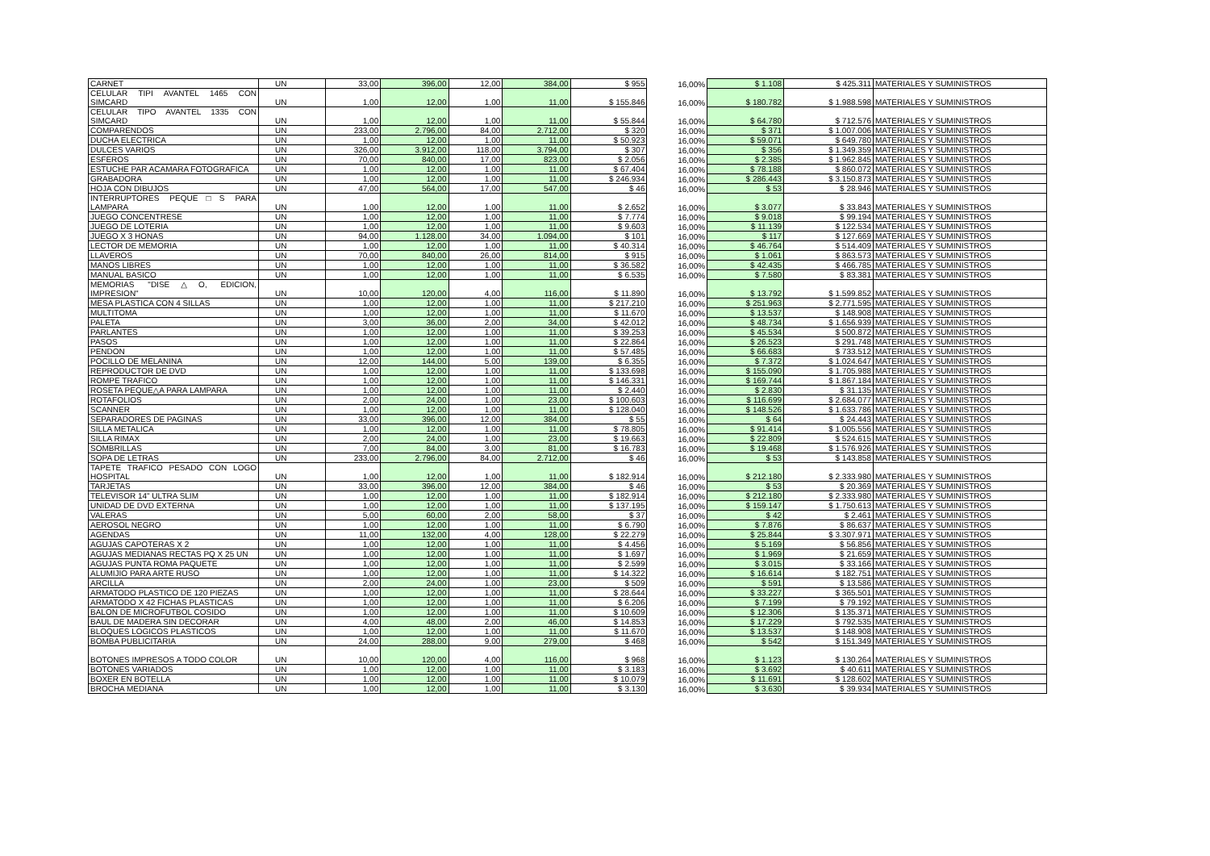| CARNET | UN | 33,00 | 396,00 | 12,00 | 384,00 | $ 955 | 16,00% | $ 1.108 | $ 425.311 | MATERIALES Y SUMINISTROS |
| CELULAR TIPI AVANTEL 1465 CON SIMCARD | UN | 1,00 | 12,00 | 1,00 | 11,00 | $ 155.846 | 16,00% | $ 180.782 | $ 1.988.598 | MATERIALES Y SUMINISTROS |
| CELULAR TIPO AVANTEL 1335 CON SIMCARD | UN | 1,00 | 12,00 | 1,00 | 11,00 | $ 55.844 | 16,00% | $ 64.780 | $ 712.576 | MATERIALES Y SUMINISTROS |
| COMPARENDOS | UN | 233,00 | 2.796,00 | 84,00 | 2.712,00 | $ 320 | 16,00% | $ 371 | $ 1.007.006 | MATERIALES Y SUMINISTROS |
| DUCHA ELECTRICA | UN | 1,00 | 12,00 | 1,00 | 11,00 | $ 50.923 | 16,00% | $ 59.071 | $ 649.780 | MATERIALES Y SUMINISTROS |
| DULCES VARIOS | UN | 326,00 | 3.912,00 | 118,00 | 3.794,00 | $ 307 | 16,00% | $ 356 | $ 1.349.359 | MATERIALES Y SUMINISTROS |
| ESFEROS | UN | 70,00 | 840,00 | 17,00 | 823,00 | $ 2.056 | 16,00% | $ 2.385 | $ 1.962.845 | MATERIALES Y SUMINISTROS |
| ESTUCHE PAR ACAMARA FOTOGRAFICA | UN | 1,00 | 12,00 | 1,00 | 11,00 | $ 67.404 | 16,00% | $ 78.188 | $ 860.072 | MATERIALES Y SUMINISTROS |
| GRABADORA | UN | 1,00 | 12,00 | 1,00 | 11,00 | $ 246.934 | 16,00% | $ 286.443 | $ 3.150.873 | MATERIALES Y SUMINISTROS |
| HOJA CON DIBUJOS | UN | 47,00 | 564,00 | 17,00 | 547,00 | $ 46 | 16,00% | $ 53 | $ 28.946 | MATERIALES Y SUMINISTROS |
| INTERRUPTORES PEQUE□S PARA LAMPARA | UN | 1,00 | 12,00 | 1,00 | 11,00 | $ 2.652 | 16,00% | $ 3.077 | $ 33.843 | MATERIALES Y SUMINISTROS |
| JUEGO CONCENTRESE | UN | 1,00 | 12,00 | 1,00 | 11,00 | $ 7.774 | 16,00% | $ 9.018 | $ 99.194 | MATERIALES Y SUMINISTROS |
| JUEGO DE LOTERIA | UN | 1,00 | 12,00 | 1,00 | 11,00 | $ 9.603 | 16,00% | $ 11.139 | $ 122.534 | MATERIALES Y SUMINISTROS |
| JUEGO X 3 HONAS | UN | 94,00 | 1.128,00 | 34,00 | 1.094,00 | $ 101 | 16,00% | $ 117 | $ 127.669 | MATERIALES Y SUMINISTROS |
| LECTOR DE MEMORIA | UN | 1,00 | 12,00 | 1,00 | 11,00 | $ 40.314 | 16,00% | $ 46.764 | $ 514.409 | MATERIALES Y SUMINISTROS |
| LLAVEROS | UN | 70,00 | 840,00 | 26,00 | 814,00 | $ 915 | 16,00% | $ 1.061 | $ 863.573 | MATERIALES Y SUMINISTROS |
| MANOS LIBRES | UN | 1,00 | 12,00 | 1,00 | 11,00 | $ 36.582 | 16,00% | $ 42.435 | $ 466.785 | MATERIALES Y SUMINISTROS |
| MANUAL BASICO | UN | 1,00 | 12,00 | 1,00 | 11,00 | $ 6.535 | 16,00% | $ 7.580 | $ 83.381 | MATERIALES Y SUMINISTROS |
| MEMORIAS "DISE△O, EDICION, IMPRESION" | UN | 10,00 | 120,00 | 4,00 | 116,00 | $ 11.890 | 16,00% | $ 13.792 | $ 1.599.852 | MATERIALES Y SUMINISTROS |
| MESA PLASTICA CON 4 SILLAS | UN | 1,00 | 12,00 | 1,00 | 11,00 | $ 217.210 | 16,00% | $ 251.963 | $ 2.771.595 | MATERIALES Y SUMINISTROS |
| MULTITOMA | UN | 1,00 | 12,00 | 1,00 | 11,00 | $ 11.670 | 16,00% | $ 13.537 | $ 148.908 | MATERIALES Y SUMINISTROS |
| PALETA | UN | 3,00 | 36,00 | 2,00 | 34,00 | $ 42.012 | 16,00% | $ 48.734 | $ 1.656.939 | MATERIALES Y SUMINISTROS |
| PARLANTES | UN | 1,00 | 12,00 | 1,00 | 11,00 | $ 39.253 | 16,00% | $ 45.534 | $ 500.872 | MATERIALES Y SUMINISTROS |
| PASOS | UN | 1,00 | 12,00 | 1,00 | 11,00 | $ 22.864 | 16,00% | $ 26.523 | $ 291.748 | MATERIALES Y SUMINISTROS |
| PENDON | UN | 1,00 | 12,00 | 1,00 | 11,00 | $ 57.485 | 16,00% | $ 66.683 | $ 733.512 | MATERIALES Y SUMINISTROS |
| POCILLO DE MELANINA | UN | 12,00 | 144,00 | 5,00 | 139,00 | $ 6.355 | 16,00% | $ 7.372 | $ 1.024.647 | MATERIALES Y SUMINISTROS |
| REPRODUCTOR DE DVD | UN | 1,00 | 12,00 | 1,00 | 11,00 | $ 133.698 | 16,00% | $ 155.090 | $ 1.705.988 | MATERIALES Y SUMINISTROS |
| ROMPE TRAFICO | UN | 1,00 | 12,00 | 1,00 | 11,00 | $ 146.331 | 16,00% | $ 169.744 | $ 1.867.184 | MATERIALES Y SUMINISTROS |
| ROSETA PEQUE△A PARA LAMPARA | UN | 1,00 | 12,00 | 1,00 | 11,00 | $ 2.440 | 16,00% | $ 2.830 | $ 31.135 | MATERIALES Y SUMINISTROS |
| ROTAFOLIOS | UN | 2,00 | 24,00 | 1,00 | 23,00 | $ 100.603 | 16,00% | $ 116.699 | $ 2.684.077 | MATERIALES Y SUMINISTROS |
| SCANNER | UN | 1,00 | 12,00 | 1,00 | 11,00 | $ 128.040 | 16,00% | $ 148.526 | $ 1.633.786 | MATERIALES Y SUMINISTROS |
| SEPARADORES DE PAGINAS | UN | 33,00 | 396,00 | 12,00 | 384,00 | $ 55 | 16,00% | $ 64 | $ 24.443 | MATERIALES Y SUMINISTROS |
| SILLA METALICA | UN | 1,00 | 12,00 | 1,00 | 11,00 | $ 78.805 | 16,00% | $ 91.414 | $ 1.005.556 | MATERIALES Y SUMINISTROS |
| SILLA RIMAX | UN | 2,00 | 24,00 | 1,00 | 23,00 | $ 19.663 | 16,00% | $ 22.809 | $ 524.615 | MATERIALES Y SUMINISTROS |
| SOMBRILLAS | UN | 7,00 | 84,00 | 3,00 | 81,00 | $ 16.783 | 16,00% | $ 19.468 | $ 1.576.926 | MATERIALES Y SUMINISTROS |
| SOPA DE LETRAS | UN | 233,00 | 2.796,00 | 84,00 | 2.712,00 | $ 46 | 16,00% | $ 53 | $ 143.858 | MATERIALES Y SUMINISTROS |
| TAPETE TRAFICO PESADO CON LOGO HOSPITAL | UN | 1,00 | 12,00 | 1,00 | 11,00 | $ 182.914 | 16,00% | $ 212.180 | $ 2.333.980 | MATERIALES Y SUMINISTROS |
| TARJETAS | UN | 33,00 | 396,00 | 12,00 | 384,00 | $ 46 | 16,00% | $ 53 | $ 20.369 | MATERIALES Y SUMINISTROS |
| TELEVISOR 14" ULTRA SLIM | UN | 1,00 | 12,00 | 1,00 | 11,00 | $ 182.914 | 16,00% | $ 212.180 | $ 2.333.980 | MATERIALES Y SUMINISTROS |
| UNIDAD DE DVD EXTERNA | UN | 1,00 | 12,00 | 1,00 | 11,00 | $ 137.195 | 16,00% | $ 159.147 | $ 1.750.613 | MATERIALES Y SUMINISTROS |
| VALERAS | UN | 5,00 | 60,00 | 2,00 | 58,00 | $ 37 | 16,00% | $ 42 | $ 2.461 | MATERIALES Y SUMINISTROS |
| AEROSOL NEGRO | UN | 1,00 | 12,00 | 1,00 | 11,00 | $ 6.790 | 16,00% | $ 7.876 | $ 86.637 | MATERIALES Y SUMINISTROS |
| AGENDAS | UN | 11,00 | 132,00 | 4,00 | 128,00 | $ 22.279 | 16,00% | $ 25.844 | $ 3.307.971 | MATERIALES Y SUMINISTROS |
| AGUJAS CAPOTERAS X 2 | UN | 1,00 | 12,00 | 1,00 | 11,00 | $ 4.456 | 16,00% | $ 5.169 | $ 56.856 | MATERIALES Y SUMINISTROS |
| AGUJAS MEDIANAS RECTAS PQ X 25 UN | UN | 1,00 | 12,00 | 1,00 | 11,00 | $ 1.697 | 16,00% | $ 1.969 | $ 21.659 | MATERIALES Y SUMINISTROS |
| AGUJAS PUNTA ROMA PAQUETE | UN | 1,00 | 12,00 | 1,00 | 11,00 | $ 2.599 | 16,00% | $ 3.015 | $ 33.166 | MATERIALES Y SUMINISTROS |
| ALUMIJIO PARA ARTE RUSO | UN | 1,00 | 12,00 | 1,00 | 11,00 | $ 14.322 | 16,00% | $ 16.614 | $ 182.751 | MATERIALES Y SUMINISTROS |
| ARCILLA | UN | 2,00 | 24,00 | 1,00 | 23,00 | $ 509 | 16,00% | $ 591 | $ 13.586 | MATERIALES Y SUMINISTROS |
| ARMATODO PLASTICO DE 120 PIEZAS | UN | 1,00 | 12,00 | 1,00 | 11,00 | $ 28.644 | 16,00% | $ 33.227 | $ 365.501 | MATERIALES Y SUMINISTROS |
| ARMATODO X 42 FICHAS PLASTICAS | UN | 1,00 | 12,00 | 1,00 | 11,00 | $ 6.206 | 16,00% | $ 7.199 | $ 79.192 | MATERIALES Y SUMINISTROS |
| BALON DE MICROFUTBOL COSIDO | UN | 1,00 | 12,00 | 1,00 | 11,00 | $ 10.609 | 16,00% | $ 12.306 | $ 135.371 | MATERIALES Y SUMINISTROS |
| BAUL DE MADERA SIN DECORAR | UN | 4,00 | 48,00 | 2,00 | 46,00 | $ 14.853 | 16,00% | $ 17.229 | $ 792.535 | MATERIALES Y SUMINISTROS |
| BLOQUES LOGICOS PLASTICOS | UN | 1,00 | 12,00 | 1,00 | 11,00 | $ 11.670 | 16,00% | $ 13.537 | $ 148.908 | MATERIALES Y SUMINISTROS |
| BOMBA PUBLICITARIA | UN | 24,00 | 288,00 | 9,00 | 279,00 | $ 468 | 16,00% | $ 542 | $ 151.349 | MATERIALES Y SUMINISTROS |
| BOTONES IMPRESOS A TODO COLOR | UN | 10,00 | 120,00 | 4,00 | 116,00 | $ 968 | 16,00% | $ 1.123 | $ 130.264 | MATERIALES Y SUMINISTROS |
| BOTONES VARIADOS | UN | 1,00 | 12,00 | 1,00 | 11,00 | $ 3.183 | 16,00% | $ 3.692 | $ 40.611 | MATERIALES Y SUMINISTROS |
| BOXER EN BOTELLA | UN | 1,00 | 12,00 | 1,00 | 11,00 | $ 10.079 | 16,00% | $ 11.691 | $ 128.602 | MATERIALES Y SUMINISTROS |
| BROCHA MEDIANA | UN | 1,00 | 12,00 | 1,00 | 11,00 | $ 3.130 | 16,00% | $ 3.630 | $ 39.934 | MATERIALES Y SUMINISTROS |